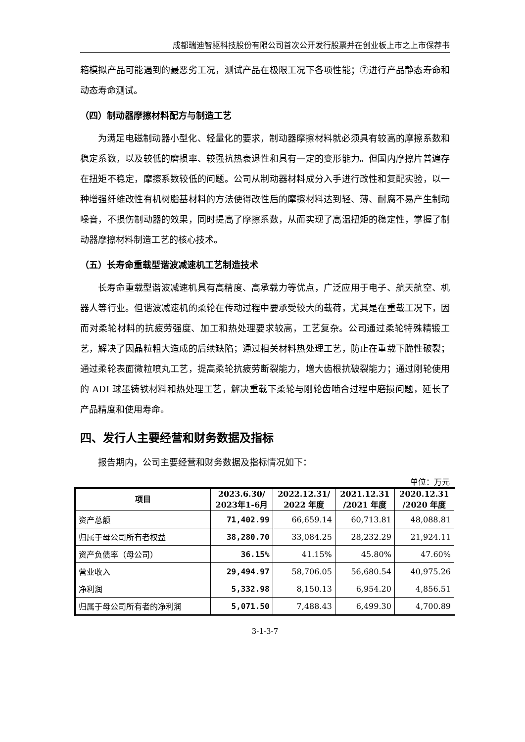成都瑞迪智驱科技股份有限公司首次公开发行股票并在创业板上市之上市保荐书
箱模拟产品可能遇到的最恶劣工况，测试产品在极限工况下各项性能；⑦进行产品静态寿命和动态寿命测试。
（四）制动器摩擦材料配方与制造工艺
为满足电磁制动器小型化、轻量化的要求，制动器摩擦材料就必须具有较高的摩擦系数和稳定系数，以及较低的磨损率、较强抗热衰退性和具有一定的变形能力。但国内摩擦片普遍存在扭矩不稳定，摩擦系数较低的问题。公司从制动器材料成分入手进行改性和复配实验，以一种增强纤维改性有机树脂基材料的方法使得改性后的摩擦材料达到轻、薄、耐腐不易产生制动噪音，不损伤制动器的效果，同时提高了摩擦系数，从而实现了高温扭矩的稳定性，掌握了制动器摩擦材料制造工艺的核心技术。
（五）长寿命重载型谐波减速机工艺制造技术
长寿命重载型谐波减速机具有高精度、高承载力等优点，广泛应用于电子、航天航空、机器人等行业。但谐波减速机的柔轮在传动过程中要承受较大的载荷，尤其是在重载工况下，因而对柔轮材料的抗疲劳强度、加工和热处理要求较高，工艺复杂。公司通过柔轮特殊精锻工艺，解决了因晶粒粗大造成的后续缺陷；通过相关材料热处理工艺，防止在重载下脆性破裂；通过柔轮表面微粒喷丸工艺，提高柔轮抗疲劳断裂能力，增大齿根抗破裂能力；通过刚轮使用的 ADI 球墨铸铁材料和热处理工艺，解决重载下柔轮与刚轮齿啮合过程中磨损问题，延长了产品精度和使用寿命。
四、发行人主要经营和财务数据及指标
报告期内，公司主要经营和财务数据及指标情况如下：
单位：万元
| 项目 | 2023.6.30/ 2023年1-6月 | 2022.12.31/ 2022 年度 | 2021.12.31 /2021 年度 | 2020.12.31 /2020 年度 |
| --- | --- | --- | --- | --- |
| 资产总额 | 71,402.99 | 66,659.14 | 60,713.81 | 48,088.81 |
| 归属于母公司所有者权益 | 38,280.70 | 33,084.25 | 28,232.29 | 21,924.11 |
| 资产负债率（母公司） | 36.15% | 41.15% | 45.80% | 47.60% |
| 营业收入 | 29,494.97 | 58,706.05 | 56,680.54 | 40,975.26 |
| 净利润 | 5,332.98 | 8,150.13 | 6,954.20 | 4,856.51 |
| 归属于母公司所有者的净利润 | 5,071.50 | 7,488.43 | 6,499.30 | 4,700.89 |
3-1-3-7